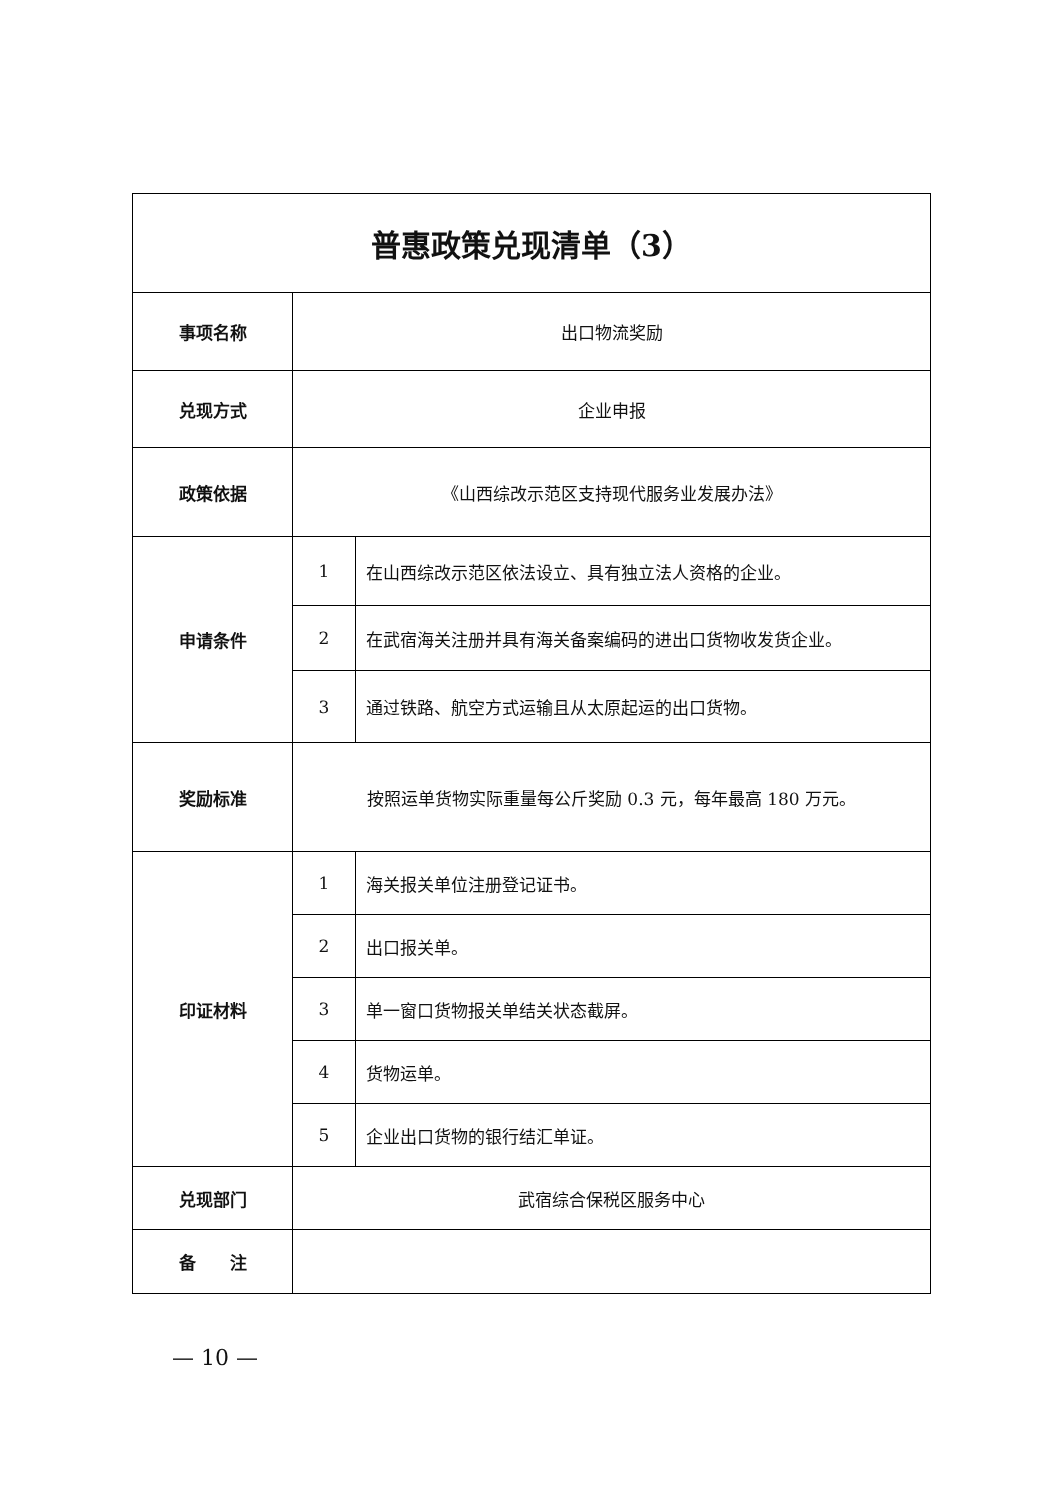| 普惠政策兑现清单（3） | | |
| --- | --- | --- |
| 事项名称 | 出口物流奖励 | |
| 兑现方式 | 企业申报 | |
| 政策依据 | 《山西综改示范区支持现代服务业发展办法》 | |
| 申请条件 | 1 | 在山西综改示范区依法设立、具有独立法人资格的企业。 |
| | 2 | 在武宿海关注册并具有海关备案编码的进出口货物收发货企业。 |
| | 3 | 通过铁路、航空方式运输且从太原起运的出口货物。 |
| 奖励标准 | 按照运单货物实际重量每公斤奖励 0.3 元，每年最高 180 万元。 | |
| 印证材料 | 1 | 海关报关单位注册登记证书。 |
| | 2 | 出口报关单。 |
| | 3 | 单一窗口货物报关单结关状态截屏。 |
| | 4 | 货物运单。 |
| | 5 | 企业出口货物的银行结汇单证。 |
| 兑现部门 | 武宿综合保税区服务中心 | |
| 备 注 | | |
— 10 —